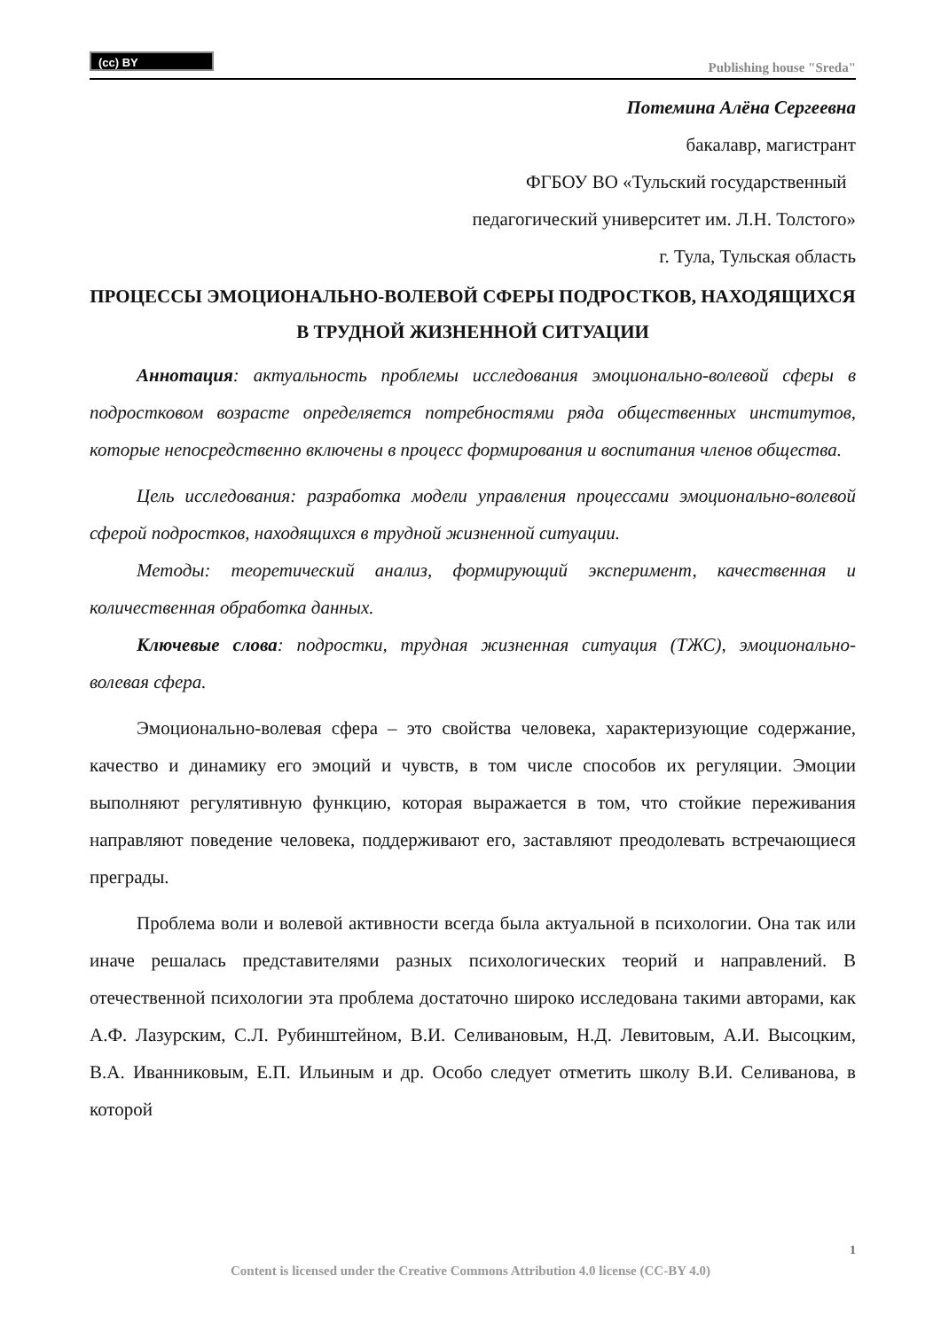(cc) BY
Publishing house "Sreda"
Потемина Алёна Сергеевна
бакалавр, магистрант
ФГБОУ ВО «Тульский государственный
педагогический университет им. Л.Н. Толстого»
г. Тула, Тульская область
ПРОЦЕССЫ ЭМОЦИОНАЛЬНО-ВОЛЕВОЙ СФЕРЫ ПОДРОСТКОВ, НАХОДЯЩИХСЯ В ТРУДНОЙ ЖИЗНЕННОЙ СИТУАЦИИ
Аннотация: актуальность проблемы исследования эмоционально-волевой сферы в подростковом возрасте определяется потребностями ряда общественных институтов, которые непосредственно включены в процесс формирования и воспитания членов общества.
Цель исследования: разработка модели управления процессами эмоционально-волевой сферой подростков, находящихся в трудной жизненной ситуации.
Методы: теоретический анализ, формирующий эксперимент, качественная и количественная обработка данных.
Ключевые слова: подростки, трудная жизненная ситуация (ТЖС), эмоционально-волевая сфера.
Эмоционально-волевая сфера – это свойства человека, характеризующие содержание, качество и динамику его эмоций и чувств, в том числе способов их регуляции. Эмоции выполняют регулятивную функцию, которая выражается в том, что стойкие переживания направляют поведение человека, поддерживают его, заставляют преодолевать встречающиеся преграды.
Проблема воли и волевой активности всегда была актуальной в психологии. Она так или иначе решалась представителями разных психологических теорий и направлений. В отечественной психологии эта проблема достаточно широко исследована такими авторами, как А.Ф. Лазурским, С.Л. Рубинштейном, В.И. Селивановым, Н.Д. Левитовым, А.И. Высоцким, В.А. Иванниковым, Е.П. Ильиным и др. Особо следует отметить школу В.И. Селиванова, в которой
1
Content is licensed under the Creative Commons Attribution 4.0 license (CC-BY 4.0)